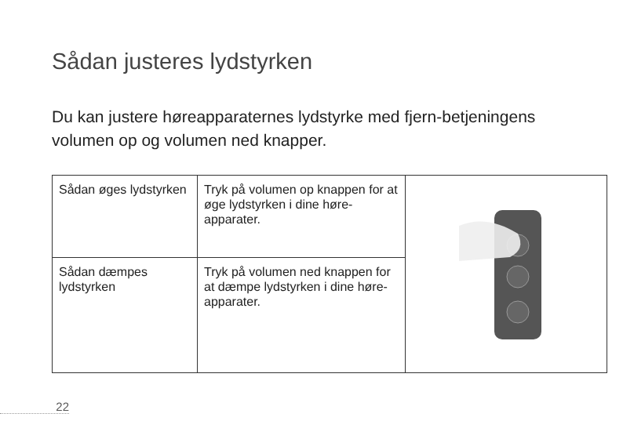Sådan justeres lydstyrken
Du kan justere høreapparaternes lydstyrke med fjern-betjeningens volumen op og volumen ned knapper.
| Sådan øges lydstyrken | Tryk på volumen op knappen for at øge lydstyrken i dine høre-apparater. | |
| Sådan dæmpes lydstyrken | Tryk på volumen ned knappen for at dæmpe lydstyrken i dine høre-apparater. | |
22